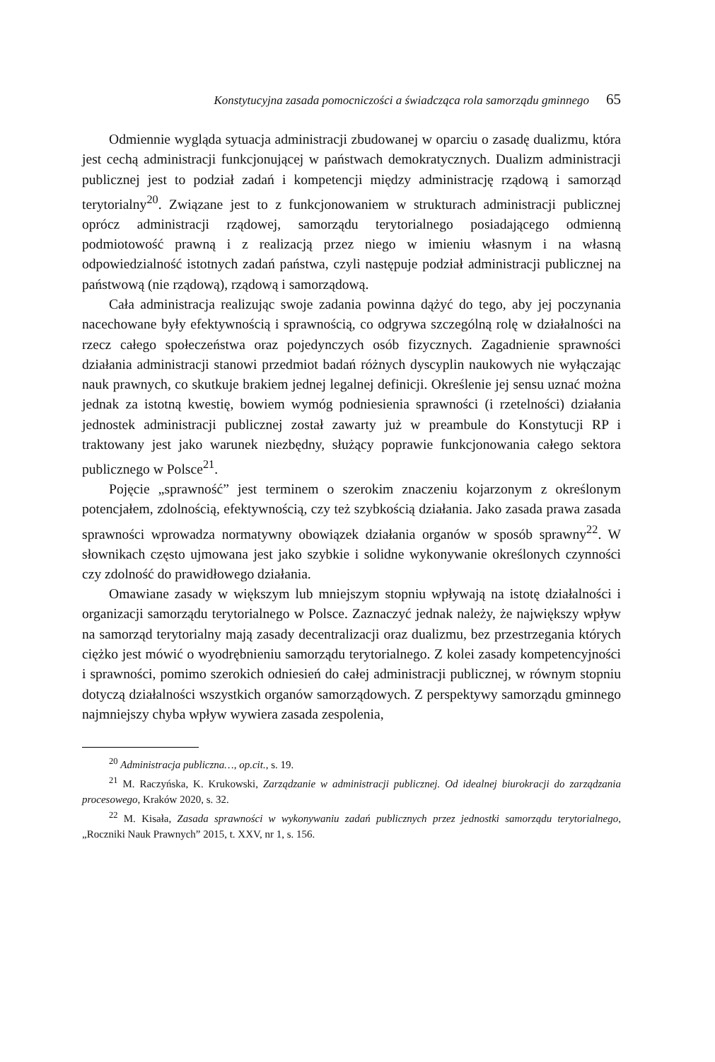Konstytucyjna zasada pomocniczości a świadcząca rola samorządu gminnego 65
Odmiennie wygląda sytuacja administracji zbudowanej w oparciu o zasadę dualizmu, która jest cechą administracji funkcjonującej w państwach demokratycznych. Dualizm administracji publicznej jest to podział zadań i kompetencji między administrację rządową i samorząd terytorialny<sup>20</sup>. Związane jest to z funkcjonowaniem w strukturach administracji publicznej oprócz administracji rządowej, samorządu terytorialnego posiadającego odmienną podmiotowość prawną i z realizacją przez niego w imieniu własnym i na własną odpowiedzialność istotnych zadań państwa, czyli następuje podział administracji publicznej na państwową (nie rządową), rządową i samorządową.
Cała administracja realizując swoje zadania powinna dążyć do tego, aby jej poczynania nacechowane były efektywnością i sprawnością, co odgrywa szczególną rolę w działalności na rzecz całego społeczeństwa oraz pojedynczych osób fizycznych. Zagadnienie sprawności działania administracji stanowi przedmiot badań różnych dyscyplin naukowych nie wyłączając nauk prawnych, co skutkuje brakiem jednej legalnej definicji. Określenie jej sensu uznać można jednak za istotną kwestię, bowiem wymóg podniesienia sprawności (i rzetelności) działania jednostek administracji publicznej został zawarty już w preambule do Konstytucji RP i traktowany jest jako warunek niezbędny, służący poprawie funkcjonowania całego sektora publicznego w Polsce<sup>21</sup>.
Pojęcie „sprawność” jest terminem o szerokim znaczeniu kojarzonym z określonym potencjałem, zdolnością, efektywnością, czy też szybkością działania. Jako zasada prawa zasada sprawności wprowadza normatywny obowiązek działania organów w sposób sprawny<sup>22</sup>. W słownikach często ujmowana jest jako szybkie i solidne wykonywanie określonych czynności czy zdolność do prawidłowego działania.
Omawiane zasady w większym lub mniejszym stopniu wpływają na istotę działalności i organizacji samorządu terytorialnego w Polsce. Zaznaczyć jednak należy, że największy wpływ na samorząd terytorialny mają zasady decentralizacji oraz dualizmu, bez przestrzegania których ciężko jest mówić o wyodrębnieniu samorządu terytorialnego. Z kolei zasady kompetencyjności i sprawności, pomimo szerokich odniesień do całej administracji publicznej, w równym stopniu dotyczą działalności wszystkich organów samorządowych. Z perspektywy samorządu gminnego najmniejszy chyba wpływ wywiera zasada zespolenia,
<sup>20</sup> Administracja publiczna…, op.cit., s. 19.
<sup>21</sup> M. Raczyńska, K. Krukowski, Zarządzanie w administracji publicznej. Od idealnej biurokracji do zarządzania procesowego, Kraków 2020, s. 32.
<sup>22</sup> M. Kisała, Zasada sprawności w wykonywaniu zadań publicznych przez jednostki samorządu terytorialnego, „Roczniki Nauk Prawnych” 2015, t. XXV, nr 1, s. 156.